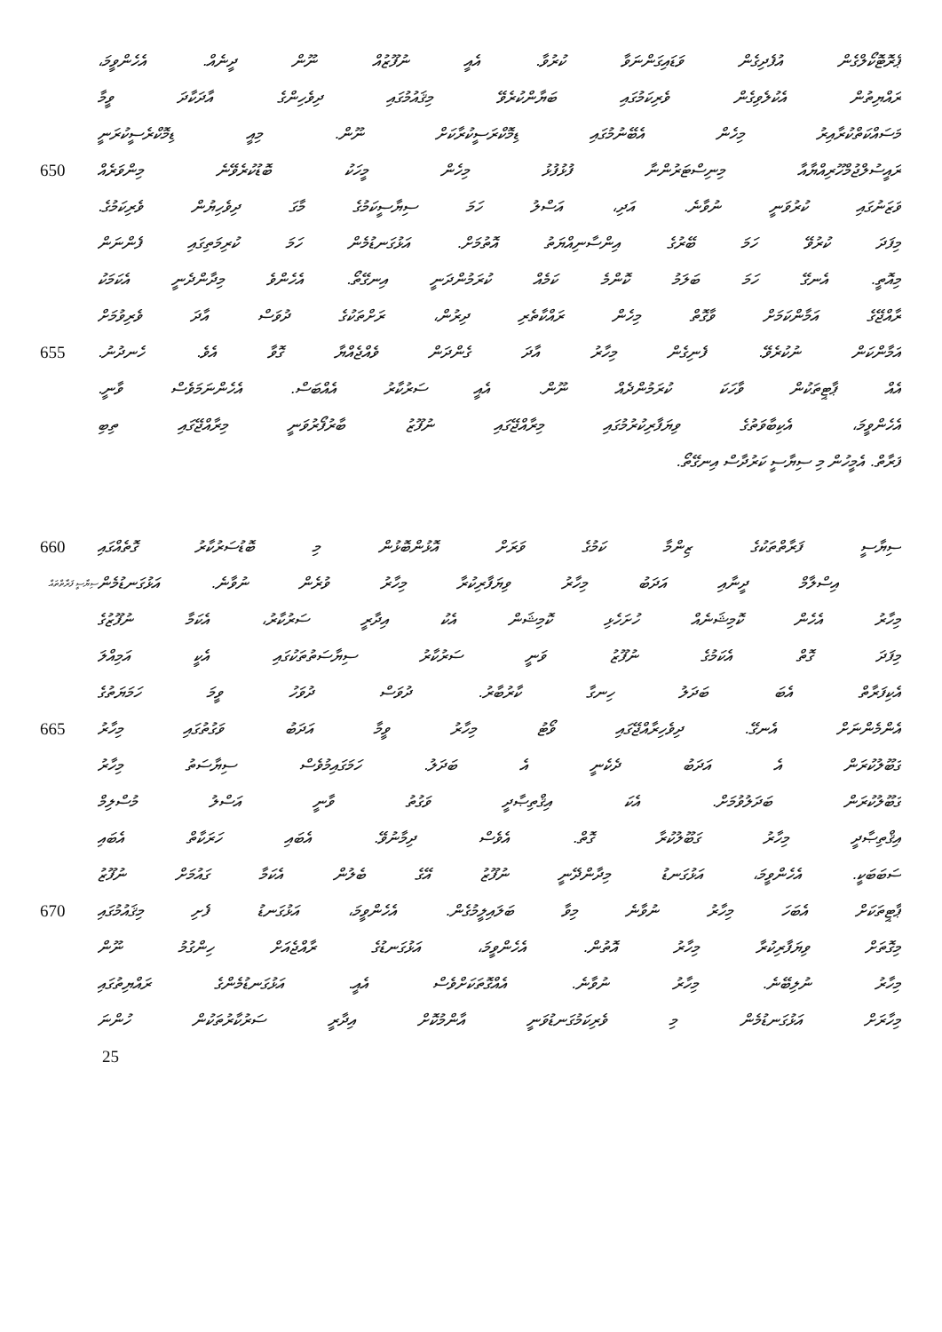ޕްރޮޓޮކޯލްގެން އުފެދިގެން ވަޑައިގަންނަވާ ކުރުވާ. އެއީ ނުފޫޒުއް ނޫން ދީނެއް. އެހެންވީމަ،
ރައްޔިތުން އެކުލެވިގެން ވެރިކަމުގައި ބަޔާންކުރެވޭ މިޤައުމުގައި ދިވެހިންގެ އާދަކާދަ ވީމާ
މަސައްކަތްކުރާއިރު މިހެން އެބޭނުމުގައި ޑިމޮކްރަސީކުރާކަށް ނޫން. މިއީ ޑިމޮކްރެސީކުރަނީ
650 ރައީސުލްޖުމްހޫރިއްޔާއާ މިނިސްޓަރުންނާ ފުޅުފުޅު މިހެން މީހަކު ބޮޑުކުރެވޭނެ މިންވަރެއް
ވަޒަނުގައި ކުރުވަނީ ނުވާނެ. އަދި، އަސްލު ހަމަ ސިޔާސީކަމުގެ މާގަ ދިވެހިޔުން ވެރިކަމުގެ.
މިފަދަ ކުރުވޭ ހަމަ ބޭރުގެ އިންސާނިއްޔަތު އޮތުމަށް. އަޅުގަނޑުމެން ހަމަ ކުރިމަތިގައި ފެންނަން
މިއޮތީ. އެނގޭ ހަމަ ބަލަމު ކޮންމެ ކަމެއް ކުރަމުންދަނީ އިނގޭތޯ. އެހެންވެ މިދާންދެނީ އެކަމަކު
ރާއްޖޭގެ އަމާންކަމަށް ވާގޮތް މިހެން ރައްކާތެރި ދިރުން، ރަށްތަކުގެ ދުވަސް އާދަ ވެރިވުމަށް
655 އަމާންކަން ނުކުރެވޭ. ފެނިގެން މިހާރު އާދަ ގެންދަން ވެއްޖެއްޔާ ގޮވާ އެވެ. ހެނދުނު.
އެއް ޕާޓީތަކުން ވާހަކަ ކުރަމުންދެއް ނޫން. އެއީ ސަރުކާރު އެއްބަސް. އެހެންނަމަވެސް ވާނީ.
އެހެންވީމަ، އެކިބާވަތުގެ ވިޔަފާރިކުރުމުގައި މިރާއްޖޭގައި ނުފޫޒު ބާރުފޯރުވަނީ މިރާއްޖޭގައި ތިބި
ފަރާތް. އެމީހުން މި ސިޔާސީ ކަރުދާސް އިނގޭތޯ.
660 ސިޔާސީ ފަރާތްތަކުގެ ޒިންމާ ކަމުގެ ވަރަށް އޮޅުންބޮޅުން މި ބޮޑުސަރުކާރު ގޮތެއްގައި
ސިޔާސީ ފަރާތްތައް
އިސްލާމް ދީނާއި އަދަބު މިހާރު ވިޔަފާރިކުރާ މިހާރު ވުރެން ނުވާނެ. އަޅުގަނޑުމެން
މިހާރު އެހެން ކޮމިޝަނެއް ހުށަހެޅި ކޮމިޝަން އެކު އިދާރީ ސަރުކާރު، އެކަމާ ނުފޫޒުގެ
މިފަދަ ގޮތް އެކަމުގެ ނުފޫޒު ވަނީ ސަރުކާރު ސިޔާސަތުތަކުގައި އެކީ އަމިއްލަ
އެކިފަރާތް އެބަ ބަދަލު ހިނގާ ކާރުބާރު. ދުވަސް ދުވަހު ވީމަ ހަމަޔަތުގެ
665 އެންމެންނަށް އެނގޭ. ދިވެހިރާއްޖޭގައި ވޯޓު މިހާރު ވީމާ އަދަބު ވަގުތުގައި މިހާރު
ގަބޫލުކުރަން އެ އަދަބު ދެކެނީ އެ ބަދަލު. ހަމަގައިމުވެސް ސިޔާސަތު މިހާރު
ގަބޫލުކުރަން ބަދަލުވުމަށް. އެކަ އިޤްތިޞާދީ ވަގުތު ވާނީ އަސްލު މުސްލިމް
އިޤްތިޞާދީ މިހާރު ގަބޫލުކުރާ ގޮތް. އެވެސް ދިމާނުވޭ. އެބައި ހަރަކާތް އެބައި
ސަބަބަކީ. އެހެންވީމަ، އަޅުގަނޑު މިދާންދޭނީ ނުފޫޒު އޭގެ ބެލުން އެކަމާ ގައުމަށް ނުފޫޒު
670 ޕާޓީތަކަށް އެބަހަ މިހާރު ނުވާނެ މިވާ ބަލައިލީމުގެން. އެހެންވީމަ، އަޅުގަނޑު ފެށި މިޤައުމުގައި
މިގޮތަށް ވިޔަފާރިކުރާ މިހާރު އޮތުން. އެހެންވީމަ، އަޅުގަނޑުގެ ރާއްޖެއަށް ހިންގުމު ނޫން
މިހާރު ނުލިބޭނެ. މިހާރު ނުވާނެ. އެއްގޮތަކަށްވެސް އެއީ. އަޅުގަނޑުމެންގެ ރައްޔިތުގައި
މިހާރަށް އަޅުގަނޑުމެން މި ވެރިކަމުގަނޑުވަނީ އާންމުކޮށް އިދާރީ ސަރުކާރުތަކުން ހުންނަ
25